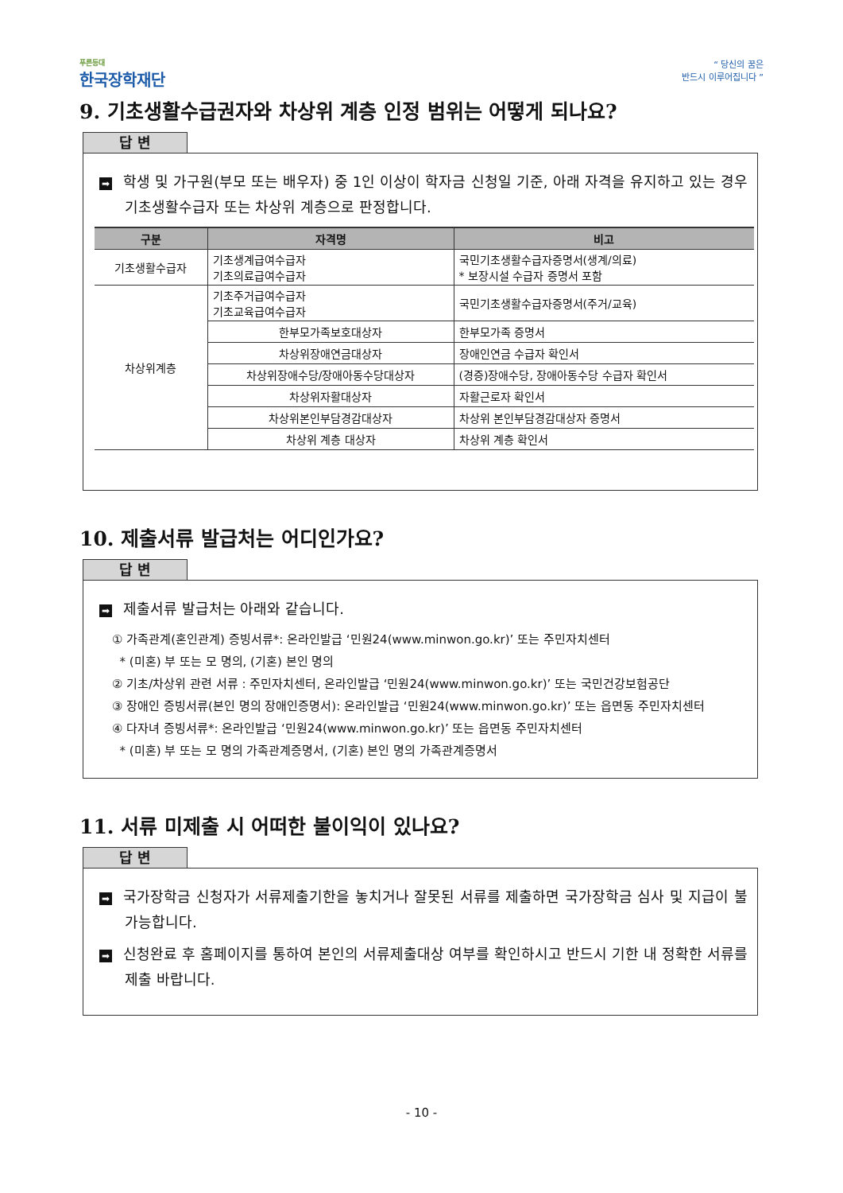푸른등대
한국장학재단
“ 당신의 꿈은
반드시 이루어집니다 ”
9. 기초생활수급권자와 차상위 계층 인정 범위는 어떻게 되나요?
답 변
➡ 학생 및 가구원(부모 또는 배우자) 중 1인 이상이 학자금 신청일 기준, 아래 자격을 유지하고 있는 경우 기초생활수급자 또는 차상위 계층으로 판정합니다.
| 구분 | 자격명 | 비고 |
| --- | --- | --- |
| 기초생활수급자 | 기초생계급여수급자 기초의료급여수급자 | 국민기초생활수급자증명서(생계/의료) * 보장시설 수급자 증명서 포함 |
| 차상위계층 | 기초주거급여수급자 기초교육급여수급자 | 국민기초생활수급자증명서(주거/교육) |
| | 한부모가족보호대상자 | 한부모가족 증명서 |
| | 차상위장애연금대상자 | 장애인연금 수급자 확인서 |
| | 차상위장애수당/장애아동수당대상자 | (경증)장애수당, 장애아동수당 수급자 확인서 |
| | 차상위자활대상자 | 자활근로자 확인서 |
| | 차상위본인부담경감대상자 | 차상위 본인부담경감대상자 증명서 |
| | 차상위 계층 대상자 | 차상위 계층 확인서 |
10. 제출서류 발급처는 어디인가요?
답 변
➡ 제출서류 발급처는 아래와 같습니다.
① 가족관계(혼인관계) 증빙서류*: 온라인발급 ‘민원24(www.minwon.go.kr)’ 또는 주민자치센터
* (미혼) 부 또는 모 명의, (기혼) 본인 명의
② 기초/차상위 관련 서류 : 주민자치센터, 온라인발급 ‘민원24(www.minwon.go.kr)’ 또는 국민건강보험공단
③ 장애인 증빙서류(본인 명의 장애인증명서): 온라인발급 ‘민원24(www.minwon.go.kr)’ 또는 읍면동 주민자치센터
④ 다자녀 증빙서류*: 온라인발급 ‘민원24(www.minwon.go.kr)’ 또는 읍면동 주민자치센터
* (미혼) 부 또는 모 명의 가족관계증명서, (기혼) 본인 명의 가족관계증명서
11. 서류 미제출 시 어떠한 불이익이 있나요?
답 변
➡ 국가장학금 신청자가 서류제출기한을 놓치거나 잘못된 서류를 제출하면 국가장학금 심사 및 지급이 불가능합니다.
➡ 신청완료 후 홈페이지를 통하여 본인의 서류제출대상 여부를 확인하시고 반드시 기한 내 정확한 서류를 제출 바랍니다.
- 10 -